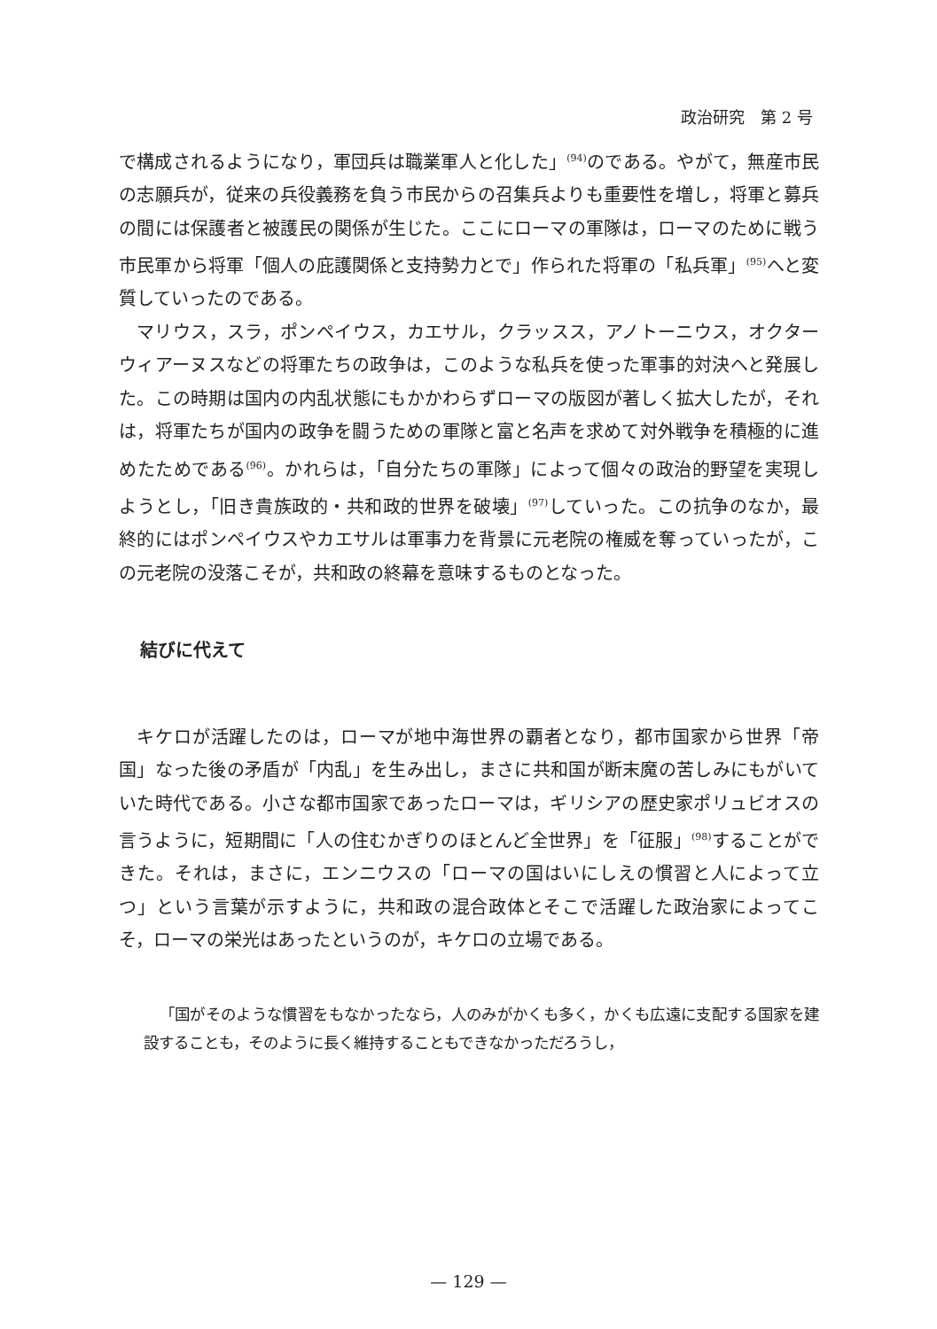政治研究　第 2 号
で構成されるようになり，軍団兵は職業軍人と化した」<sup>(94)</sup>のである。やがて，無産市民の志願兵が，従来の兵役義務を負う市民からの召集兵よりも重要性を増し，将軍と募兵の間には保護者と被護民の関係が生じた。ここにローマの軍隊は，ローマのために戦う市民軍から将軍「個人の庇護関係と支持勢力とで」作られた将軍の「私兵軍」<sup>(95)</sup>へと変質していったのである。
マリウス，スラ，ポンペイウス，カエサル，クラッスス，アノトーニウス，オクターウィアーヌスなどの将軍たちの政争は，このような私兵を使った軍事的対決へと発展した。この時期は国内の内乱状態にもかかわらずローマの版図が著しく拡大したが，それは，将軍たちが国内の政争を闘うための軍隊と富と名声を求めて対外戦争を積極的に進めたためである<sup>(96)</sup>。かれらは，「自分たちの軍隊」によって個々の政治的野望を実現しようとし，「旧き貴族政的・共和政的世界を破壊」<sup>(97)</sup>していった。この抗争のなか，最終的にはポンペイウスやカエサルは軍事力を背景に元老院の権威を奪っていったが，この元老院の没落こそが，共和政の終幕を意味するものとなった。
結びに代えて
キケロが活躍したのは，ローマが地中海世界の覇者となり，都市国家から世界「帝国」なった後の矛盾が「内乱」を生み出し，まさに共和国が断末魔の苦しみにもがいていた時代である。小さな都市国家であったローマは，ギリシアの歴史家ポリュビオスの言うように，短期間に「人の住むかぎりのほとんど全世界」を「征服」<sup>(98)</sup>することができた。それは，まさに，エンニウスの「ローマの国はいにしえの慣習と人によって立つ」という言葉が示すように，共和政の混合政体とそこで活躍した政治家によってこそ，ローマの栄光はあったというのが，キケロの立場である。
「国がそのような慣習をもなかったなら，人のみがかくも多く，かくも広遠に支配する国家を建設することも，そのように長く維持することもできなかっただろうし，
— 129 —